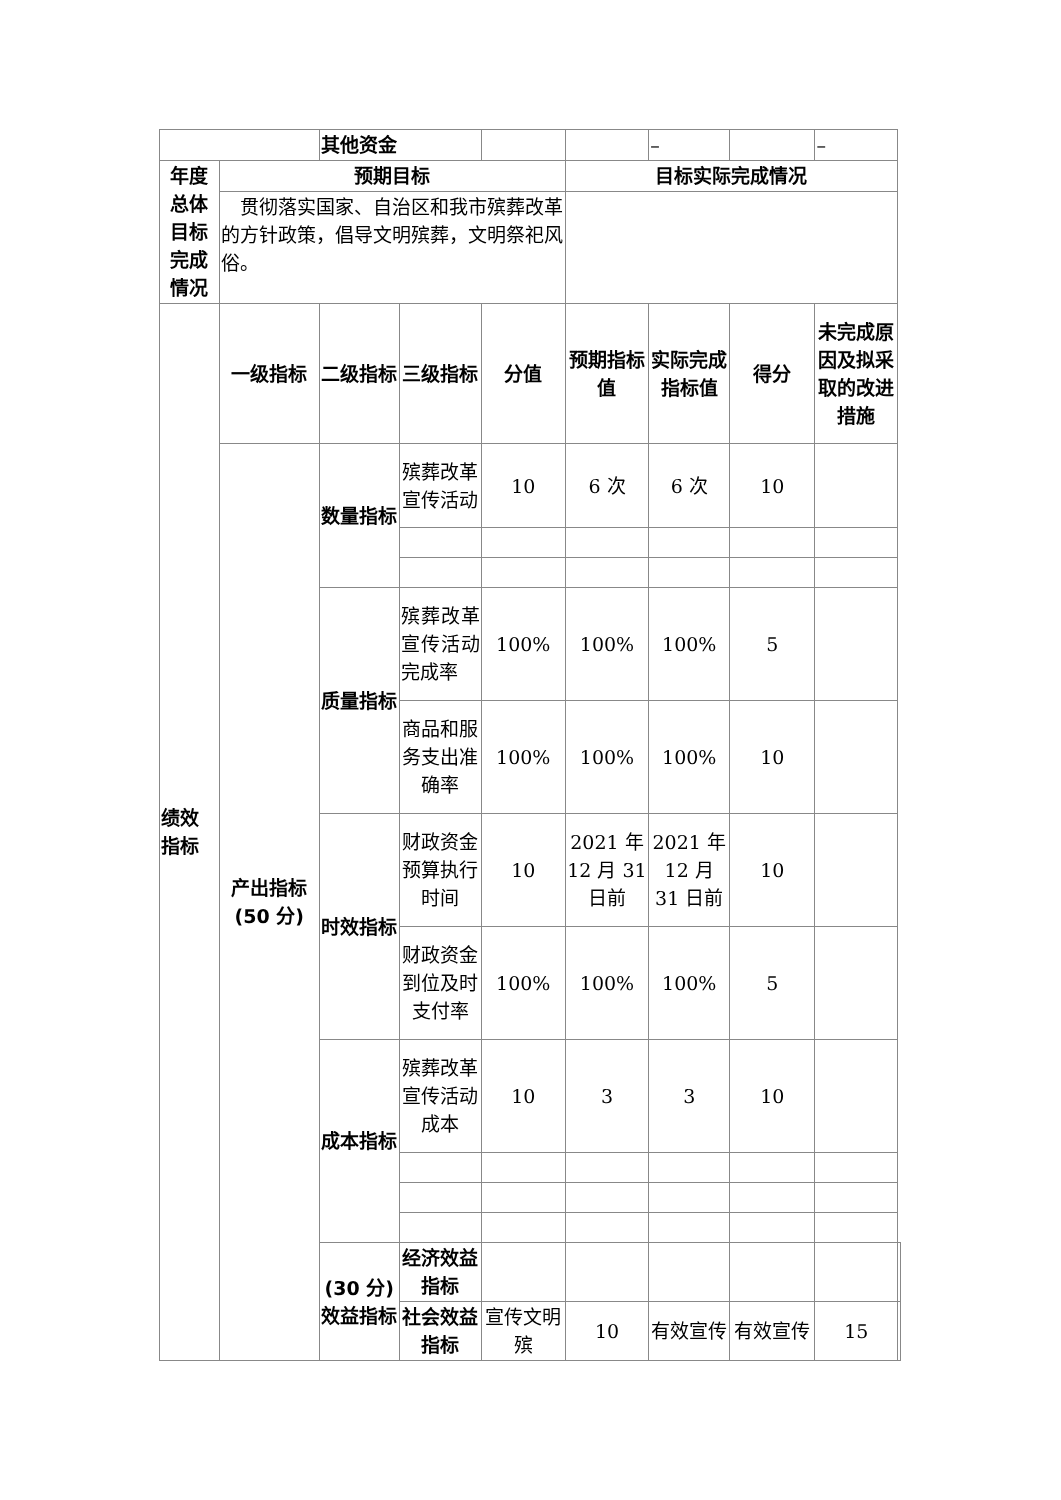| | | 其他资金 | | | | – | | – | |
| 年度 总体 目标 完成 情况 | 预期目标 | | | | 目标实际完成情况 | | | | |
| | 贯彻落实国家、自治区和我市殡葬改革的方针政策，倡导文明殡葬，文明祭祀风俗。 | | | | | | | | |
| 绩效 指标 | 一级指标 | 二级指标 | 三级指标 | 分值 | 预期指标值 | 实际完成指标值 | 得分 | 未完成原因及拟采取的改进措施 | |
| | 产出指标 (50 分) | 数量指标 | 殡葬改革宣传活动 | 10 | 6 次 | 6 次 | 10 | | |
| | | 质量指标 | 殡葬改革宣传活动完成率 | 100% | 100% | 100% | 5 | | |
| | | | 商品和服务支出准确率 | 100% | 100% | 100% | 10 | | |
| | | 时效指标 | 财政资金预算执行时间 | 10 | 2021 年 12 月 31 日前 | 2021 年 12 月 31 日前 | 10 | | |
| | | | 财政资金到位及时支付率 | 100% | 100% | 100% | 5 | | |
| | | 成本指标 | 殡葬改革宣传活动成本 | 10 | 3 | 3 | 10 | | |
| | | (30 分) 效益指标 | 经济效益指标 | | | | | | |
| | | | 社会效益指标 | 宣传文明殡 | 10 | 有效宣传 | 有效宣传 | 15 | |